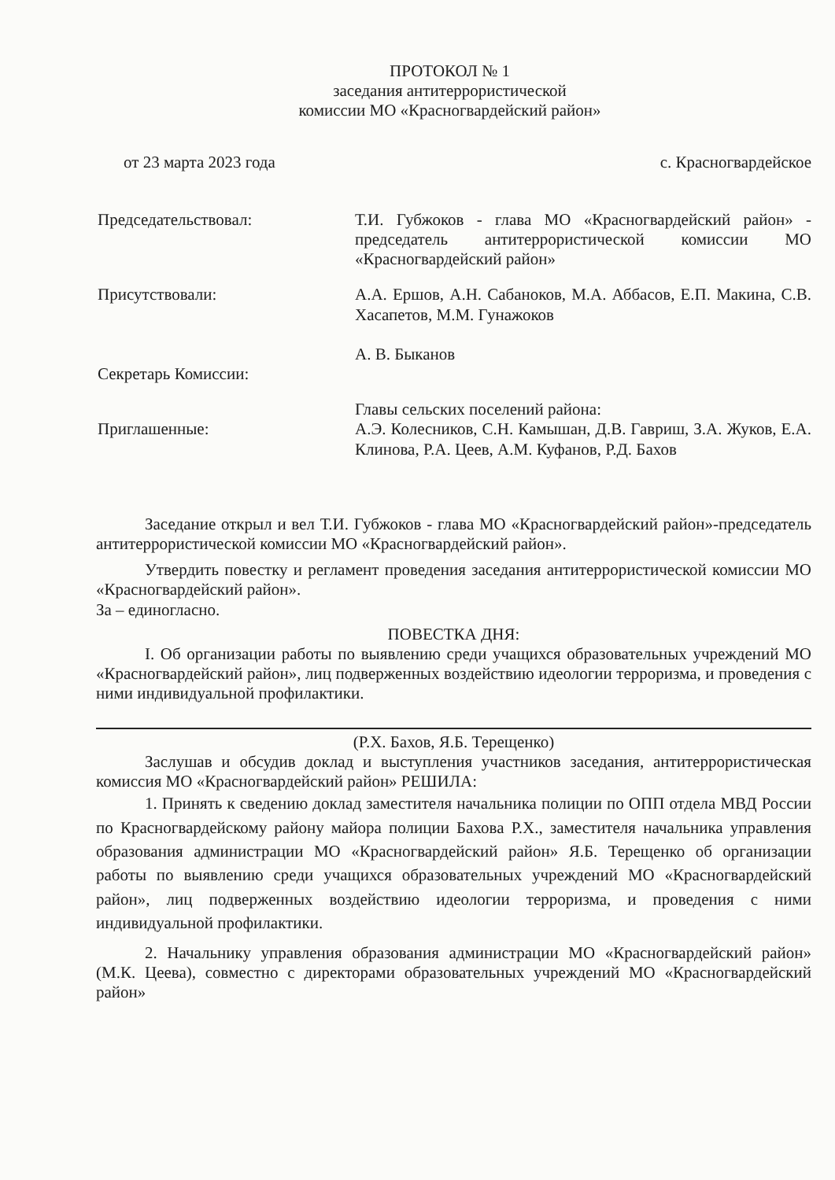ПРОТОКОЛ № 1
заседания антитеррористической
комиссии МО «Красногвардейский район»
от 23 марта 2023 года с. Красногвардейское
Председательствовал: Т.И. Губжоков - глава МО «Красногвардейский район» - председатель антитеррористической комиссии МО «Красногвардейский район»
Присутствовали: А.А. Ершов, А.Н. Сабаноков, М.А. Аббасов, Е.П. Макина, С.В. Хасапетов, М.М. Гунажоков
А. В. Быканов
Секретарь Комиссии:
Приглашенные: Главы сельских поселений района:
А.Э. Колесников, С.Н. Камышан, Д.В. Гавриш, З.А. Жуков, Е.А. Клинова, Р.А. Цеев, А.М. Куфанов, Р.Д. Бахов
Заседание открыл и вел Т.И. Губжоков - глава МО «Красногвардейский район»-председатель антитеррористической комиссии МО «Красногвардейский район».
Утвердить повестку и регламент проведения заседания антитеррористической комиссии МО «Красногвардейский район».
За – единогласно.
ПОВЕСТКА ДНЯ:
I. Об организации работы по выявлению среди учащихся образовательных учреждений МО «Красногвардейский район», лиц подверженных воздействию идеологии терроризма, и проведения с ними индивидуальной профилактики.
(Р.Х. Бахов, Я.Б. Терещенко)
Заслушав и обсудив доклад и выступления участников заседания, антитеррористическая комиссия МО «Красногвардейский район» РЕШИЛА:
1. Принять к сведению доклад заместителя начальника полиции по ОПП отдела МВД России по Красногвардейскому району майора полиции Бахова Р.Х., заместителя начальника управления образования администрации МО «Красногвардейский район» Я.Б. Терещенко об организации работы по выявлению среди учащихся образовательных учреждений МО «Красногвардейский район», лиц подверженных воздействию идеологии терроризма, и проведения с ними индивидуальной профилактики.
2. Начальнику управления образования администрации МО «Красногвардейский район» (М.К. Цеева), совместно с директорами образовательных учреждений МО «Красногвардейский район»